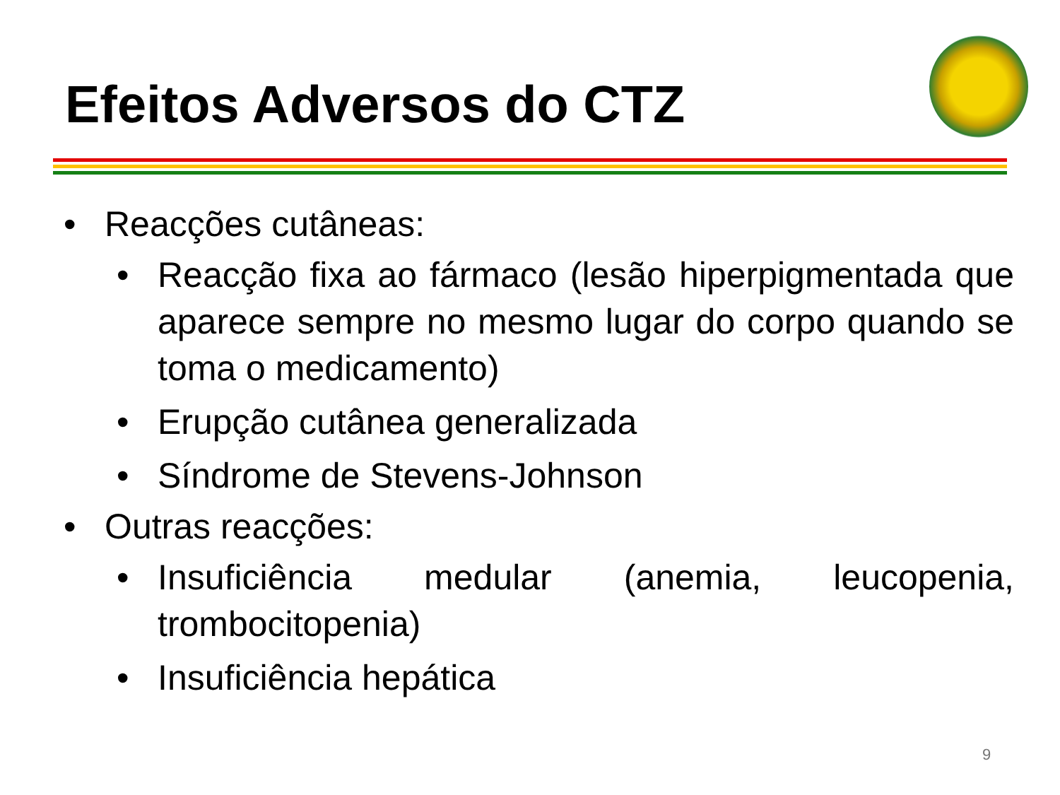Efeitos Adversos do CTZ
• Reacções cutâneas:
• Reacção fixa ao fármaco (lesão hiperpigmentada que aparece sempre no mesmo lugar do corpo quando se toma o medicamento)
• Erupção cutânea generalizada
• Síndrome de Stevens-Johnson
• Outras reacções:
• Insuficiência medular (anemia, leucopenia, trombocitopenia)
• Insuficiência hepática
9